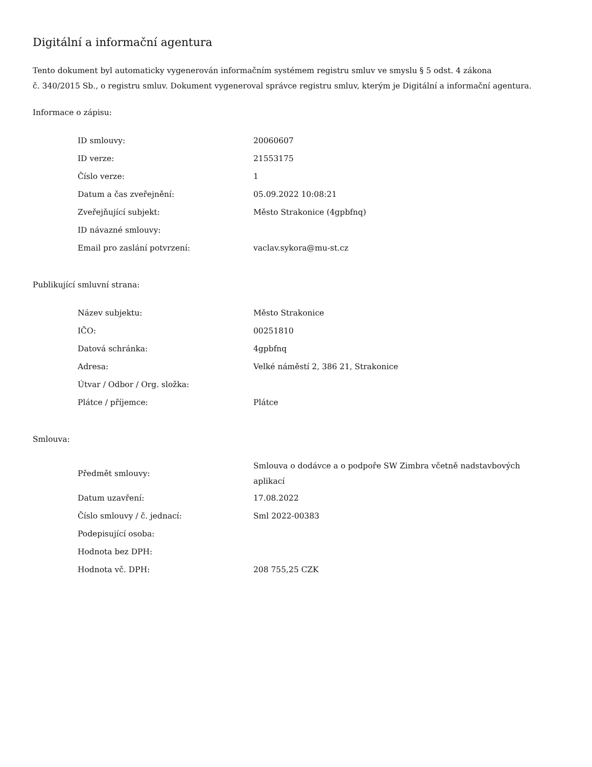Digitální a informační agentura
Tento dokument byl automaticky vygenerován informačním systémem registru smluv ve smyslu § 5 odst. 4 zákona
č. 340/2015 Sb., o registru smluv. Dokument vygeneroval správce registru smluv, kterým je Digitální a informační agentura.
Informace o zápisu:
| ID smlouvy: | 20060607 |
| ID verze: | 21553175 |
| Číslo verze: | 1 |
| Datum a čas zveřejnění: | 05.09.2022 10:08:21 |
| Zveřejňující subjekt: | Město Strakonice (4gpbfnq) |
| ID návazné smlouvy: | |
| Email pro zaslání potvrzení: | vaclav.sykora@mu-st.cz |
Publikující smluvní strana:
| Název subjektu: | Město Strakonice |
| IČO: | 00251810 |
| Datová schránka: | 4gpbfnq |
| Adresa: | Velké náměstí 2, 386 21, Strakonice |
| Útvar / Odbor / Org. složka: | |
| Plátce / příjemce: | Plátce |
Smlouva:
| Předmět smlouvy: | Smlouva o dodávce a o podpoře SW Zimbra včetně nadstavbových aplikací |
| Datum uzavření: | 17.08.2022 |
| Číslo smlouvy / č. jednací: | Sml 2022-00383 |
| Podepisující osoba: | |
| Hodnota bez DPH: | |
| Hodnota vč. DPH: | 208 755,25 CZK |